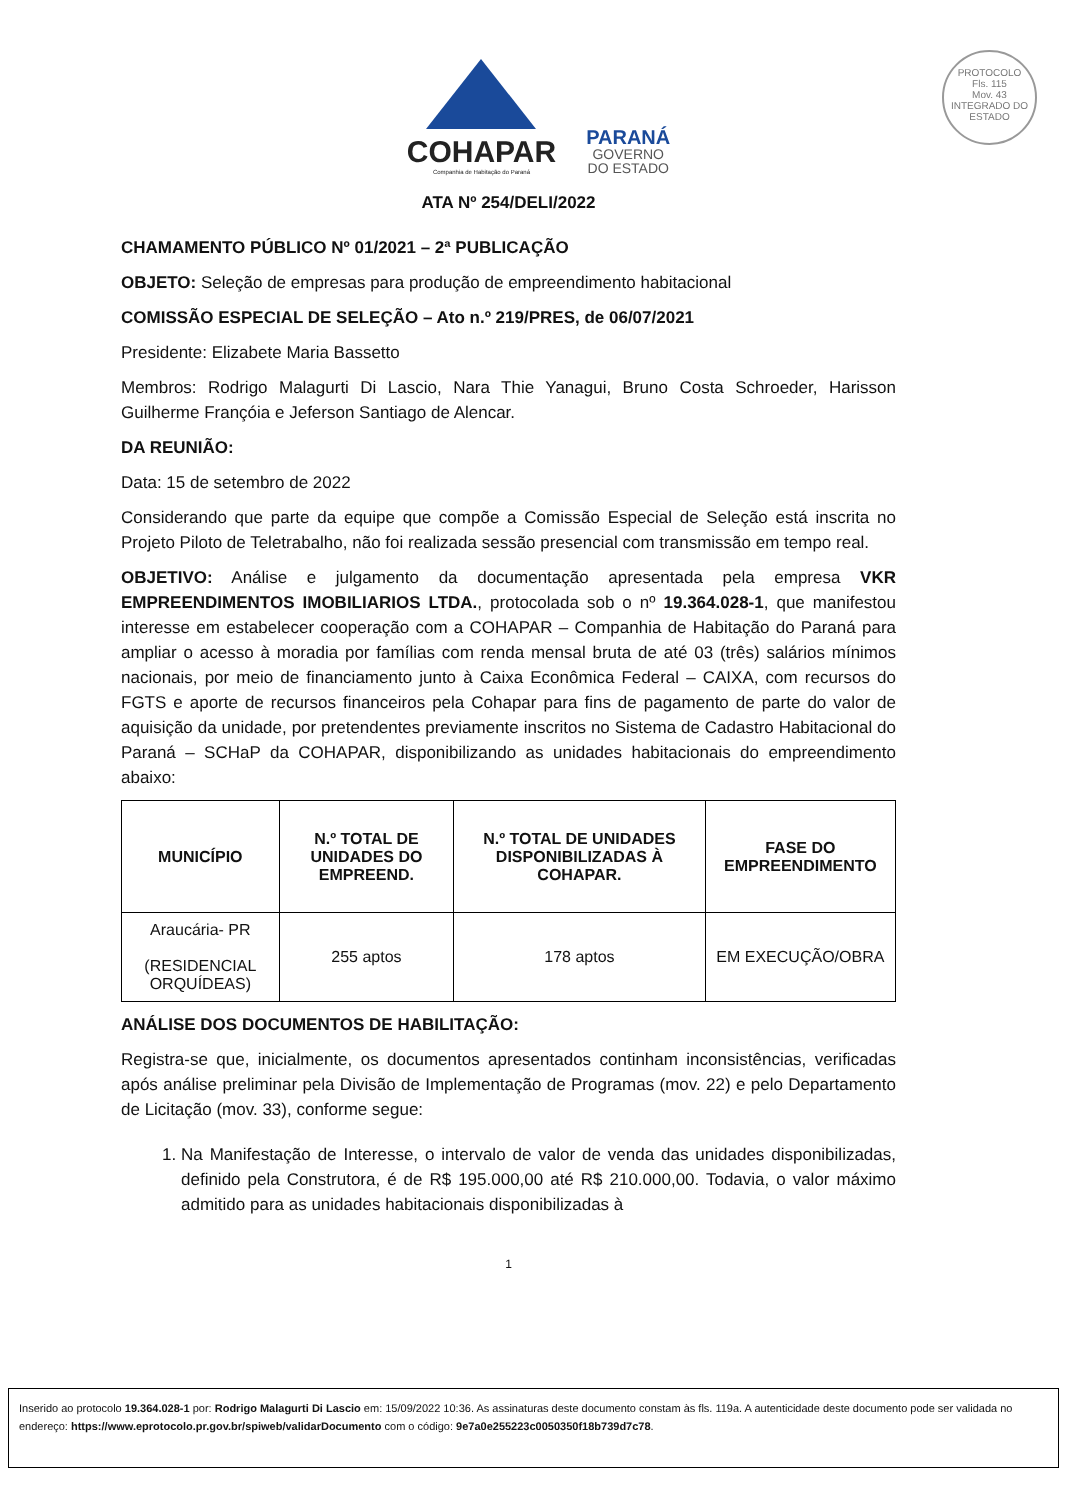PROTOCOLO
Fls. 115
Mov. 43
INTEGRADO DO ESTADO
COHAPAR
Companhia de Habitação do Paraná
PARANÁ
GOVERNO
DO ESTADO
ATA Nº 254/DELI/2022
CHAMAMENTO PÚBLICO Nº 01/2021 – 2ª PUBLICAÇÃO
OBJETO: Seleção de empresas para produção de empreendimento habitacional
COMISSÃO ESPECIAL DE SELEÇÃO – Ato n.º 219/PRES, de 06/07/2021
Presidente: Elizabete Maria Bassetto
Membros: Rodrigo Malagurti Di Lascio, Nara Thie Yanagui, Bruno Costa Schroeder, Harisson Guilherme Françóia e Jeferson Santiago de Alencar.
DA REUNIÃO:
Data: 15 de setembro de 2022
Considerando que parte da equipe que compõe a Comissão Especial de Seleção está inscrita no Projeto Piloto de Teletrabalho, não foi realizada sessão presencial com transmissão em tempo real.
OBJETIVO: Análise e julgamento da documentação apresentada pela empresa VKR EMPREENDIMENTOS IMOBILIARIOS LTDA., protocolada sob o nº 19.364.028-1, que manifestou interesse em estabelecer cooperação com a COHAPAR – Companhia de Habitação do Paraná para ampliar o acesso à moradia por famílias com renda mensal bruta de até 03 (três) salários mínimos nacionais, por meio de financiamento junto à Caixa Econômica Federal – CAIXA, com recursos do FGTS e aporte de recursos financeiros pela Cohapar para fins de pagamento de parte do valor de aquisição da unidade, por pretendentes previamente inscritos no Sistema de Cadastro Habitacional do Paraná – SCHaP da COHAPAR, disponibilizando as unidades habitacionais do empreendimento abaixo:
| MUNICÍPIO | N.º TOTAL DE UNIDADES DO EMPREEND. | N.º TOTAL DE UNIDADES DISPONIBILIZADAS À COHAPAR. | FASE DO EMPREENDIMENTO |
| --- | --- | --- | --- |
| Araucária- PR (RESIDENCIAL ORQUÍDEAS) | 255 aptos | 178 aptos | EM EXECUÇÃO/OBRA |
ANÁLISE DOS DOCUMENTOS DE HABILITAÇÃO:
Registra-se que, inicialmente, os documentos apresentados continham inconsistências, verificadas após análise preliminar pela Divisão de Implementação de Programas (mov. 22) e pelo Departamento de Licitação (mov. 33), conforme segue:
1. Na Manifestação de Interesse, o intervalo de valor de venda das unidades disponibilizadas, definido pela Construtora, é de R$ 195.000,00 até R$ 210.000,00. Todavia, o valor máximo admitido para as unidades habitacionais disponibilizadas à
1
Inserido ao protocolo 19.364.028-1 por: Rodrigo Malagurti Di Lascio em: 15/09/2022 10:36. As assinaturas deste documento constam às fls. 119a. A autenticidade deste documento pode ser validada no endereço: https://www.eprotocolo.pr.gov.br/spiweb/validarDocumento com o código: 9e7a0e255223c0050350f18b739d7c78.